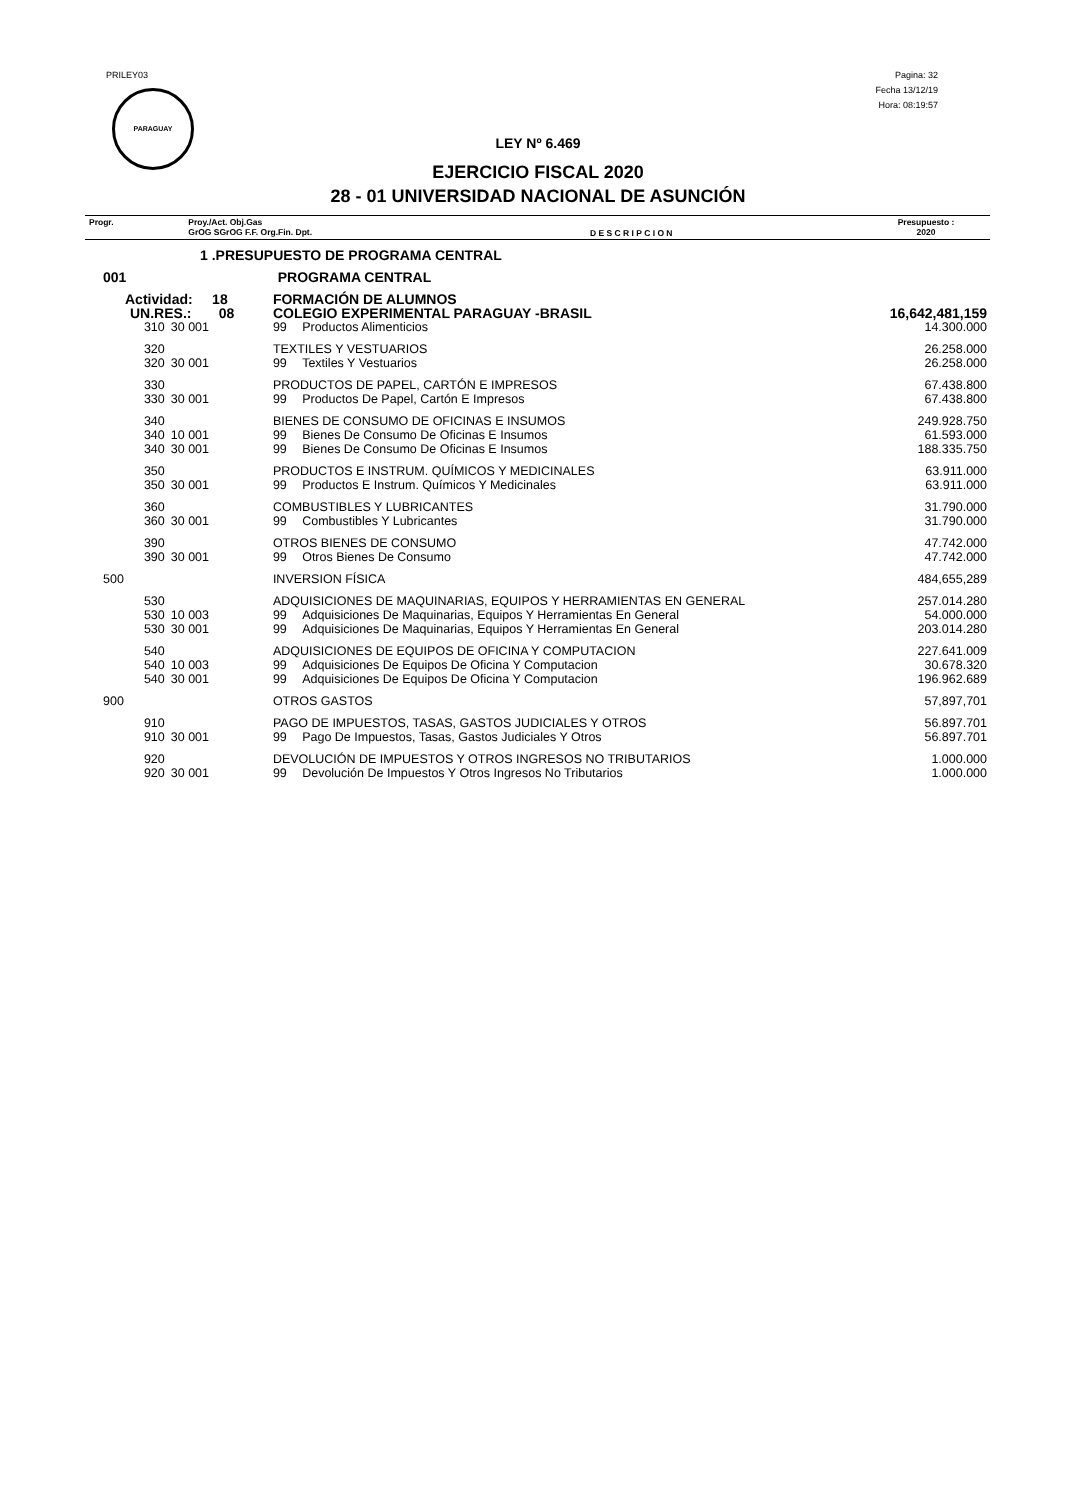PRILEY03
PARAGUAY
Pagina: 32
Fecha 13/12/19
Hora: 08:19:57
LEY Nº 6.469
EJERCICIO FISCAL 2020
28 - 01 UNIVERSIDAD NACIONAL DE ASUNCIÓN
| Progr. | Proy./Act. Obj.Gas GrOG SGrOG F.F. Org.Fin. Dpt. | D E S C R I P C I O N | Presupuesto : 2020 |
| 1 .PRESUPUESTO DE PROGRAMA CENTRAL | | | | |
| 001 | PROGRAMA CENTRAL | | | |
| Actividad: 18 | | FORMACIÓN DE ALUMNOS | | |
| UN.RES.: 08 | | COLEGIO EXPERIMENTAL PARAGUAY -BRASIL | | 16,642,481,159 |
| 310 | 30 001 | 99 | Productos Alimenticios | 14.300.000 |
| 320 | | TEXTILES Y VESTUARIOS | | 26.258.000 |
| 320 | 30 001 | 99 | Textiles Y Vestuarios | 26.258.000 |
| 330 | | PRODUCTOS DE PAPEL, CARTÓN E IMPRESOS | | 67.438.800 |
| 330 | 30 001 | 99 | Productos De Papel, Cartón E Impresos | 67.438.800 |
| 340 | | BIENES DE CONSUMO DE OFICINAS E INSUMOS | | 249.928.750 |
| 340 | 10 001 | 99 | Bienes De Consumo De Oficinas E Insumos | 61.593.000 |
| 340 | 30 001 | 99 | Bienes De Consumo De Oficinas E Insumos | 188.335.750 |
| 350 | | PRODUCTOS E INSTRUM. QUÍMICOS Y MEDICINALES | | 63.911.000 |
| 350 | 30 001 | 99 | Productos E Instrum. Químicos Y Medicinales | 63.911.000 |
| 360 | | COMBUSTIBLES Y LUBRICANTES | | 31.790.000 |
| 360 | 30 001 | 99 | Combustibles Y Lubricantes | 31.790.000 |
| 390 | | OTROS BIENES DE CONSUMO | | 47.742.000 |
| 390 | 30 001 | 99 | Otros Bienes De Consumo | 47.742.000 |
| 500 | | INVERSION FÍSICA | | 484,655,289 |
| 530 | | ADQUISICIONES DE MAQUINARIAS, EQUIPOS Y HERRAMIENTAS EN GENERAL | | 257.014.280 |
| 530 | 10 003 | 99 | Adquisiciones De Maquinarias, Equipos Y Herramientas En General | 54.000.000 |
| 530 | 30 001 | 99 | Adquisiciones De Maquinarias, Equipos Y Herramientas En General | 203.014.280 |
| 540 | | ADQUISICIONES DE EQUIPOS DE OFICINA Y COMPUTACION | | 227.641.009 |
| 540 | 10 003 | 99 | Adquisiciones De Equipos De Oficina Y Computacion | 30.678.320 |
| 540 | 30 001 | 99 | Adquisiciones De Equipos De Oficina Y Computacion | 196.962.689 |
| 900 | | OTROS GASTOS | | 57,897,701 |
| 910 | | PAGO DE IMPUESTOS, TASAS, GASTOS JUDICIALES Y OTROS | | 56.897.701 |
| 910 | 30 001 | 99 | Pago De Impuestos, Tasas, Gastos Judiciales Y Otros | 56.897.701 |
| 920 | | DEVOLUCIÓN DE IMPUESTOS Y OTROS INGRESOS NO TRIBUTARIOS | | 1.000.000 |
| 920 | 30 001 | 99 | Devolución De Impuestos Y Otros Ingresos No Tributarios | 1.000.000 |